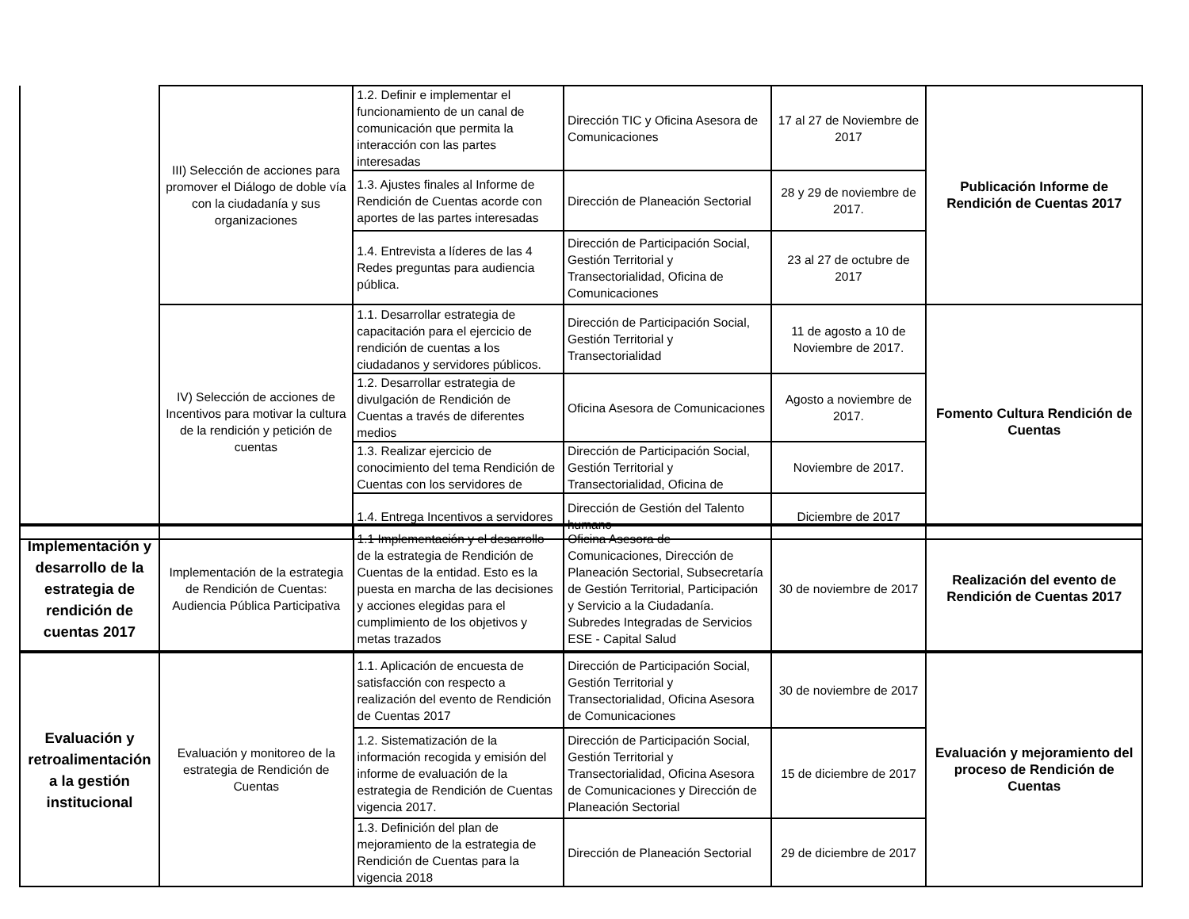| | III) Selección de acciones para promover el Diálogo de doble vía con la ciudadanía y sus organizaciones | 1.2. Definir e implementar el funcionamiento de un canal de comunicación que permita la interacción con las partes interesadas | Dirección TIC y Oficina Asesora de Comunicaciones | 17 al 27 de Noviembre de 2017 | Publicación Informe de Rendición de Cuentas 2017 |
| | | 1.3. Ajustes finales al Informe de Rendición de Cuentas acorde con aportes de las partes interesadas | Dirección de Planeación Sectorial | 28 y 29 de noviembre de 2017. | |
| | | 1.4. Entrevista a líderes de las 4 Redes preguntas para audiencia pública. | Dirección de Participación Social, Gestión Territorial y Transectorialidad, Oficina de Comunicaciones | 23 al 27 de octubre de 2017 | |
| | IV) Selección de acciones de Incentivos para motivar la cultura de la rendición y petición de cuentas | 1.1. Desarrollar estrategia de capacitación para el ejercicio de rendición de cuentas a los ciudadanos y servidores públicos. | Dirección de Participación Social, Gestión Territorial y Transectorialidad | 11 de agosto a 10 de Noviembre de 2017. | Fomento Cultura Rendición de Cuentas |
| | | 1.2. Desarrollar estrategia de divulgación de Rendición de Cuentas a través de diferentes medios | Oficina Asesora de Comunicaciones | Agosto a noviembre de 2017. | |
| | | 1.3. Realizar ejercicio de conocimiento del tema Rendición de Cuentas con los servidores de | Dirección de Participación Social, Gestión Territorial y Transectorialidad, Oficina de | Noviembre de 2017. | |
| | | 1.4. Entrega Incentivos a servidores | Dirección de Gestión del Talento humano | Diciembre de 2017 | |
| Implementación y desarrollo de la estrategia de rendición de cuentas 2017 | Implementación de la estrategia de Rendición de Cuentas: Audiencia Pública Participativa | 1.1 Implementación y el desarrollo de la estrategia de Rendición de Cuentas de la entidad. Esto es la puesta en marcha de las decisiones y acciones elegidas para el cumplimiento de los objetivos y metas trazados | Oficina Asesora de Comunicaciones, Dirección de Planeación Sectorial, Subsecretaría de Gestión Territorial, Participación y Servicio a la Ciudadanía. Subredes Integradas de Servicios ESE - Capital Salud | 30 de noviembre de 2017 | Realización del evento de Rendición de Cuentas 2017 |
| Evaluación y retroalimentación a la gestión institucional | Evaluación y monitoreo de la estrategia de Rendición de Cuentas | 1.1. Aplicación de encuesta de satisfacción con respecto a realización del evento de Rendición de Cuentas 2017 | Dirección de Participación Social, Gestión Territorial y Transectorialidad, Oficina Asesora de Comunicaciones | 30 de noviembre de 2017 | Evaluación y mejoramiento del proceso de Rendición de Cuentas |
| | | 1.2. Sistematización de la información recogida y emisión del informe de evaluación de la estrategia de Rendición de Cuentas vigencia 2017. | Dirección de Participación Social, Gestión Territorial y Transectorialidad, Oficina Asesora de Comunicaciones y Dirección de Planeación Sectorial | 15 de diciembre de 2017 | |
| | | 1.3. Definición del plan de mejoramiento de la estrategia de Rendición de Cuentas para la vigencia 2018 | Dirección de Planeación Sectorial | 29 de diciembre de 2017 | |